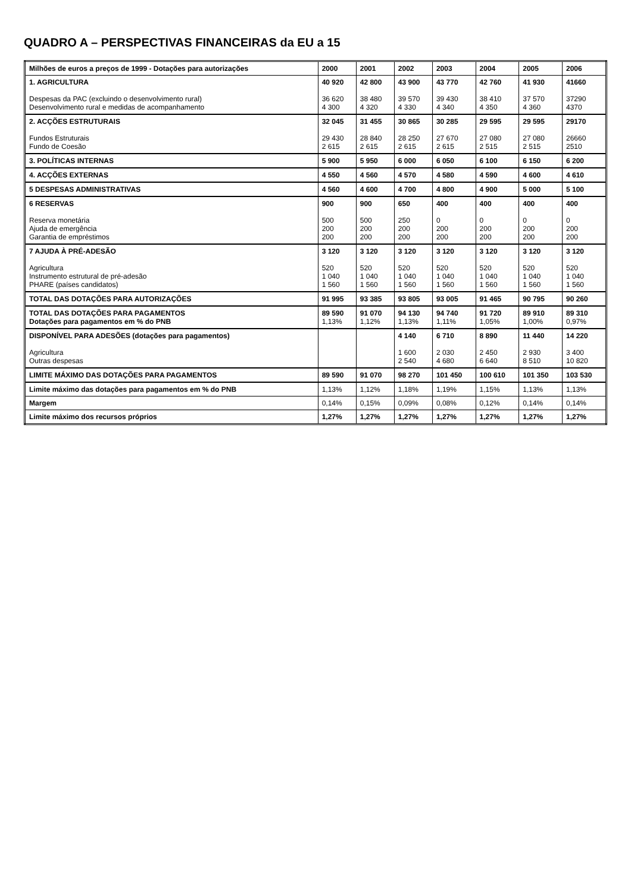QUADRO A – PERSPECTIVAS FINANCEIRAS da EU a 15
| Milhões de euros a preços de 1999 - Dotações para autorizações | 2000 | 2001 | 2002 | 2003 | 2004 | 2005 | 2006 |
| --- | --- | --- | --- | --- | --- | --- | --- |
| 1. AGRICULTURA Despesas da PAC (excluindo o desenvolvimento rural) Desenvolvimento rural e medidas de acompanhamento | 40 920 36 620 4 300 | 42 800 38 480 4 320 | 43 900 39 570 4 330 | 43 770 39 430 4 340 | 42 760 38 410 4 350 | 41 930 37 570 4 360 | 41660 37290 4370 |
| 2. ACÇÕES ESTRUTURAIS Fundos Estruturais Fundo de Coesão | 32 045 29 430 2 615 | 31 455 28 840 2 615 | 30 865 28 250 2 615 | 30 285 27 670 2 615 | 29 595 27 080 2 515 | 29 595 27 080 2 515 | 29170 26660 2510 |
| 3. POLÍTICAS INTERNAS | 5 900 | 5 950 | 6 000 | 6 050 | 6 100 | 6 150 | 6 200 |
| 4. ACÇÕES EXTERNAS | 4 550 | 4 560 | 4 570 | 4 580 | 4 590 | 4 600 | 4 610 |
| 5 DESPESAS ADMINISTRATIVAS | 4 560 | 4 600 | 4 700 | 4 800 | 4 900 | 5 000 | 5 100 |
| 6 RESERVAS Reserva monetária Ajuda de emergência Garantia de empréstimos | 900 500 200 200 | 900 500 200 200 | 650 250 200 200 | 400 0 200 200 | 400 0 200 200 | 400 0 200 200 | 400 0 200 200 |
| 7 AJUDA À PRÉ-ADESÃO Agricultura Instrumento estrutural de pré-adesão PHARE (países candidatos) | 3 120 520 1 040 1 560 | 3 120 520 1 040 1 560 | 3 120 520 1 040 1 560 | 3 120 520 1 040 1 560 | 3 120 520 1 040 1 560 | 3 120 520 1 040 1 560 | 3 120 520 1 040 1 560 |
| TOTAL DAS DOTAÇÕES PARA AUTORIZAÇÕES | 91 995 | 93 385 | 93 805 | 93 005 | 91 465 | 90 795 | 90 260 |
| TOTAL DAS DOTAÇÕES PARA PAGAMENTOS Dotações para pagamentos em % do PNB | 89 590 1,13% | 91 070 1,12% | 94 130 1,13% | 94 740 1,11% | 91 720 1,05% | 89 910 1,00% | 89 310 0,97% |
| DISPONÍVEL PARA ADESÕES (dotações para pagamentos) Agricultura Outras despesas | | | 4 140 1 600 2 540 | 6 710 2 030 4 680 | 8 890 2 450 6 640 | 11 440 2 930 8 510 | 14 220 3 400 10 820 |
| LIMITE MÁXIMO DAS DOTAÇÕES PARA PAGAMENTOS | 89 590 | 91 070 | 98 270 | 101 450 | 100 610 | 101 350 | 103 530 |
| Limite máximo das dotações para pagamentos em % do PNB | 1,13% | 1,12% | 1,18% | 1,19% | 1,15% | 1,13% | 1,13% |
| Margem | 0,14% | 0,15% | 0,09% | 0,08% | 0,12% | 0,14% | 0,14% |
| Limite máximo dos recursos próprios | 1,27% | 1,27% | 1,27% | 1,27% | 1,27% | 1,27% | 1,27% |